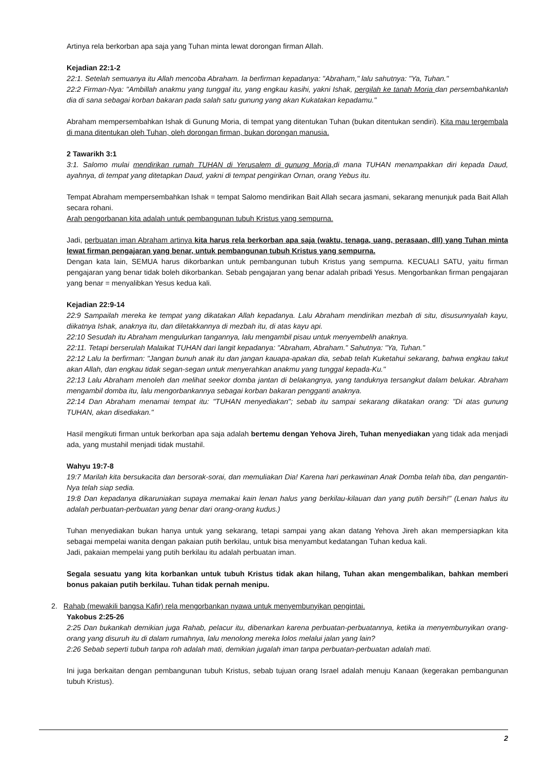Artinya rela berkorban apa saja yang Tuhan minta lewat dorongan firman Allah.
Kejadian 22:1-2
22:1. Setelah semuanya itu Allah mencoba Abraham. Ia berfirman kepadanya: "Abraham," lalu sahutnya: "Ya, Tuhan."
22:2 Firman-Nya: "Ambillah anakmu yang tunggal itu, yang engkau kasihi, yakni Ishak, pergilah ke tanah Moria dan persembahkanlah dia di sana sebagai korban bakaran pada salah satu gunung yang akan Kukatakan kepadamu."
Abraham mempersembahkan Ishak di Gunung Moria, di tempat yang ditentukan Tuhan (bukan ditentukan sendiri). Kita mau tergembala di mana ditentukan oleh Tuhan, oleh dorongan firman, bukan dorongan manusia.
2 Tawarikh 3:1
3:1. Salomo mulai mendirikan rumah TUHAN di Yerusalem di gunung Moria, di mana TUHAN menampakkan diri kepada Daud, ayahnya, di tempat yang ditetapkan Daud, yakni di tempat pengirikan Ornan, orang Yebus itu.
Tempat Abraham mempersembahkan Ishak = tempat Salomo mendirikan Bait Allah secara jasmani, sekarang menunjuk pada Bait Allah secara rohani.
Arah pengorbanan kita adalah untuk pembangunan tubuh Kristus yang sempurna.
Jadi, perbuatan iman Abraham artinya kita harus rela berkorban apa saja (waktu, tenaga, uang, perasaan, dll) yang Tuhan minta lewat firman pengajaran yang benar, untuk pembangunan tubuh Kristus yang sempurna.
Dengan kata lain, SEMUA harus dikorbankan untuk pembangunan tubuh Kristus yang sempurna. KECUALI SATU, yaitu firman pengajaran yang benar tidak boleh dikorbankan. Sebab pengajaran yang benar adalah pribadi Yesus. Mengorbankan firman pengajaran yang benar = menyalibkan Yesus kedua kali.
Kejadian 22:9-14
22:9 Sampailah mereka ke tempat yang dikatakan Allah kepadanya. Lalu Abraham mendirikan mezbah di situ, disusunnyalah kayu, diikatnya Ishak, anaknya itu, dan diletakkannya di mezbah itu, di atas kayu api.
22:10 Sesudah itu Abraham mengulurkan tangannya, lalu mengambil pisau untuk menyembelih anaknya.
22:11. Tetapi berserulah Malaikat TUHAN dari langit kepadanya: "Abraham, Abraham." Sahutnya: "Ya, Tuhan."
22:12 Lalu Ia berfirman: "Jangan bunuh anak itu dan jangan kauapa-apakan dia, sebab telah Kuketahui sekarang, bahwa engkau takut akan Allah, dan engkau tidak segan-segan untuk menyerahkan anakmu yang tunggal kepada-Ku."
22:13 Lalu Abraham menoleh dan melihat seekor domba jantan di belakangnya, yang tanduknya tersangkut dalam belukar. Abraham mengambil domba itu, lalu mengorbankannya sebagai korban bakaran pengganti anaknya.
22:14 Dan Abraham menamai tempat itu: "TUHAN menyediakan"; sebab itu sampai sekarang dikatakan orang: "Di atas gunung TUHAN, akan disediakan."
Hasil mengikuti firman untuk berkorban apa saja adalah bertemu dengan Yehova Jireh, Tuhan menyediakan yang tidak ada menjadi ada, yang mustahil menjadi tidak mustahil.
Wahyu 19:7-8
19:7 Marilah kita bersukacita dan bersorak-sorai, dan memuliakan Dia! Karena hari perkawinan Anak Domba telah tiba, dan pengantin-Nya telah siap sedia.
19:8 Dan kepadanya dikaruniakan supaya memakai kain lenan halus yang berkilau-kilauan dan yang putih bersih!" (Lenan halus itu adalah perbuatan-perbuatan yang benar dari orang-orang kudus.)
Tuhan menyediakan bukan hanya untuk yang sekarang, tetapi sampai yang akan datang Yehova Jireh akan mempersiapkan kita sebagai mempelai wanita dengan pakaian putih berkilau, untuk bisa menyambut kedatangan Tuhan kedua kali.
Jadi, pakaian mempelai yang putih berkilau itu adalah perbuatan iman.
Segala sesuatu yang kita korbankan untuk tubuh Kristus tidak akan hilang, Tuhan akan mengembalikan, bahkan memberi bonus pakaian putih berkilau. Tuhan tidak pernah menipu.
2. Rahab (mewakili bangsa Kafir) rela mengorbankan nyawa untuk menyembunyikan pengintai.
Yakobus 2:25-26
2:25 Dan bukankah demikian juga Rahab, pelacur itu, dibenarkan karena perbuatan-perbuatannya, ketika ia menyembunyikan orang-orang yang disuruh itu di dalam rumahnya, lalu menolong mereka lolos melalui jalan yang lain?
2:26 Sebab seperti tubuh tanpa roh adalah mati, demikian jugalah iman tanpa perbuatan-perbuatan adalah mati.
Ini juga berkaitan dengan pembangunan tubuh Kristus, sebab tujuan orang Israel adalah menuju Kanaan (kegerakan pembangunan tubuh Kristus).
2